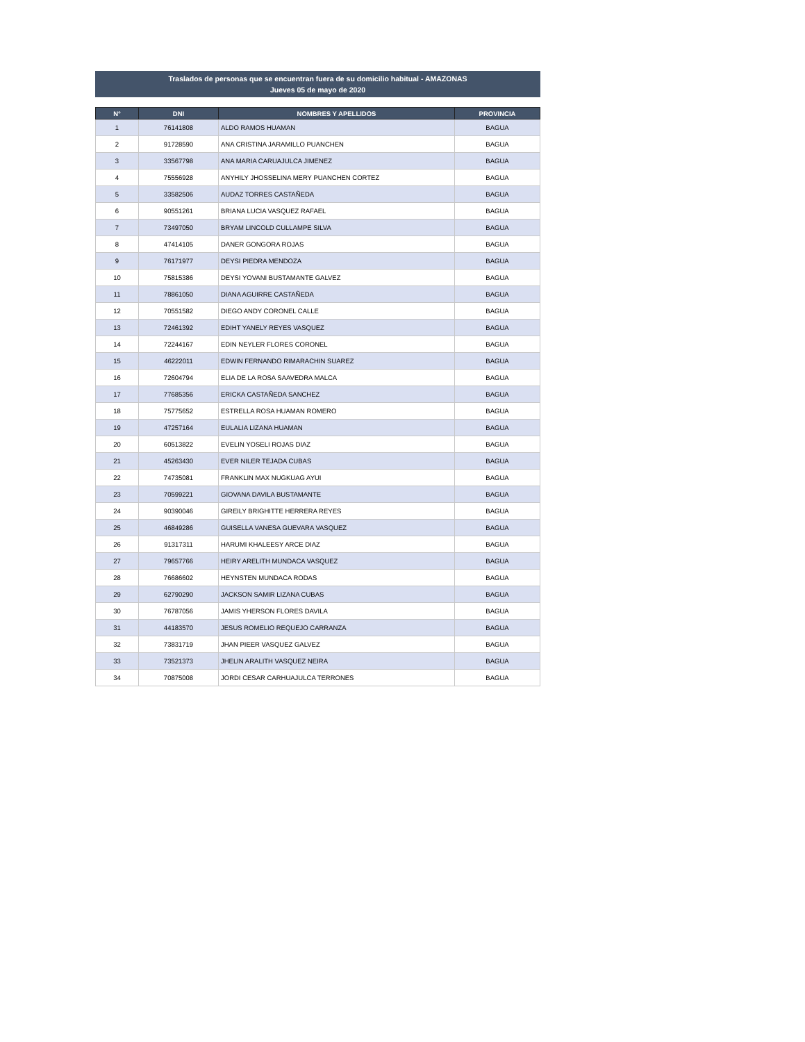Traslados de personas que se encuentran fuera de su domicilio habitual - AMAZONAS
Jueves 05 de mayo de 2020
| N° | DNI | NOMBRES Y APELLIDOS | PROVINCIA |
| --- | --- | --- | --- |
| 1 | 76141808 | ALDO RAMOS HUAMAN | BAGUA |
| 2 | 91728590 | ANA CRISTINA JARAMILLO PUANCHEN | BAGUA |
| 3 | 33567798 | ANA MARIA CARUAJULCA JIMENEZ | BAGUA |
| 4 | 75556928 | ANYHILY JHOSSELINA MERY PUANCHEN CORTEZ | BAGUA |
| 5 | 33582506 | AUDAZ TORRES CASTAÑEDA | BAGUA |
| 6 | 90551261 | BRIANA LUCIA VASQUEZ RAFAEL | BAGUA |
| 7 | 73497050 | BRYAM LINCOLD CULLAMPE SILVA | BAGUA |
| 8 | 47414105 | DANER GONGORA ROJAS | BAGUA |
| 9 | 76171977 | DEYSI PIEDRA MENDOZA | BAGUA |
| 10 | 75815386 | DEYSI YOVANI BUSTAMANTE GALVEZ | BAGUA |
| 11 | 78861050 | DIANA AGUIRRE CASTAÑEDA | BAGUA |
| 12 | 70551582 | DIEGO ANDY CORONEL CALLE | BAGUA |
| 13 | 72461392 | EDIHT YANELY REYES VASQUEZ | BAGUA |
| 14 | 72244167 | EDIN NEYLER FLORES CORONEL | BAGUA |
| 15 | 46222011 | EDWIN FERNANDO RIMARACHIN SUAREZ | BAGUA |
| 16 | 72604794 | ELIA DE LA ROSA SAAVEDRA MALCA | BAGUA |
| 17 | 77685356 | ERICKA CASTAÑEDA SANCHEZ | BAGUA |
| 18 | 75775652 | ESTRELLA ROSA HUAMAN ROMERO | BAGUA |
| 19 | 47257164 | EULALIA LIZANA HUAMAN | BAGUA |
| 20 | 60513822 | EVELIN YOSELI ROJAS DIAZ | BAGUA |
| 21 | 45263430 | EVER NILER TEJADA CUBAS | BAGUA |
| 22 | 74735081 | FRANKLIN MAX NUGKUAG AYUI | BAGUA |
| 23 | 70599221 | GIOVANA DAVILA BUSTAMANTE | BAGUA |
| 24 | 90390046 | GIREILY BRIGHITTE HERRERA REYES | BAGUA |
| 25 | 46849286 | GUISELLA VANESA GUEVARA VASQUEZ | BAGUA |
| 26 | 91317311 | HARUMI KHALEESY ARCE DIAZ | BAGUA |
| 27 | 79657766 | HEIRY ARELITH MUNDACA VASQUEZ | BAGUA |
| 28 | 76686602 | HEYNSTEN MUNDACA RODAS | BAGUA |
| 29 | 62790290 | JACKSON SAMIR LIZANA CUBAS | BAGUA |
| 30 | 76787056 | JAMIS YHERSON FLORES DAVILA | BAGUA |
| 31 | 44183570 | JESUS ROMELIO REQUEJO CARRANZA | BAGUA |
| 32 | 73831719 | JHAN PIEER VASQUEZ GALVEZ | BAGUA |
| 33 | 73521373 | JHELIN ARALITH VASQUEZ NEIRA | BAGUA |
| 34 | 70875008 | JORDI CESAR CARHUAJULCA TERRONES | BAGUA |